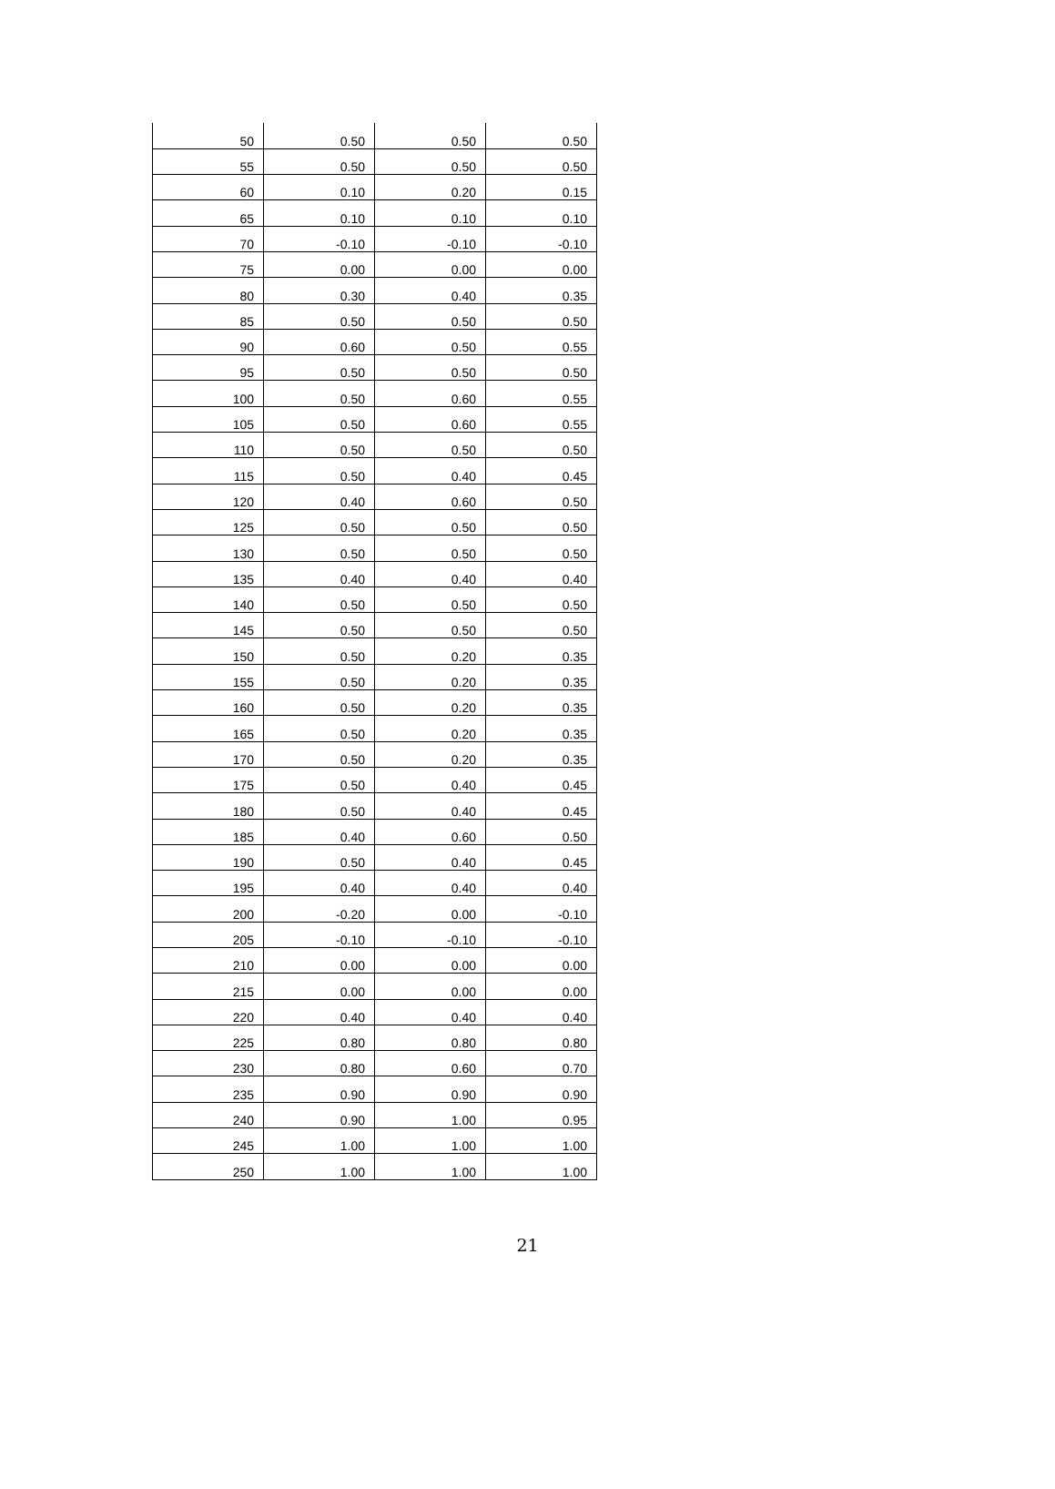| 50 | 0.50 | 0.50 | 0.50 |
| 55 | 0.50 | 0.50 | 0.50 |
| 60 | 0.10 | 0.20 | 0.15 |
| 65 | 0.10 | 0.10 | 0.10 |
| 70 | -0.10 | -0.10 | -0.10 |
| 75 | 0.00 | 0.00 | 0.00 |
| 80 | 0.30 | 0.40 | 0.35 |
| 85 | 0.50 | 0.50 | 0.50 |
| 90 | 0.60 | 0.50 | 0.55 |
| 95 | 0.50 | 0.50 | 0.50 |
| 100 | 0.50 | 0.60 | 0.55 |
| 105 | 0.50 | 0.60 | 0.55 |
| 110 | 0.50 | 0.50 | 0.50 |
| 115 | 0.50 | 0.40 | 0.45 |
| 120 | 0.40 | 0.60 | 0.50 |
| 125 | 0.50 | 0.50 | 0.50 |
| 130 | 0.50 | 0.50 | 0.50 |
| 135 | 0.40 | 0.40 | 0.40 |
| 140 | 0.50 | 0.50 | 0.50 |
| 145 | 0.50 | 0.50 | 0.50 |
| 150 | 0.50 | 0.20 | 0.35 |
| 155 | 0.50 | 0.20 | 0.35 |
| 160 | 0.50 | 0.20 | 0.35 |
| 165 | 0.50 | 0.20 | 0.35 |
| 170 | 0.50 | 0.20 | 0.35 |
| 175 | 0.50 | 0.40 | 0.45 |
| 180 | 0.50 | 0.40 | 0.45 |
| 185 | 0.40 | 0.60 | 0.50 |
| 190 | 0.50 | 0.40 | 0.45 |
| 195 | 0.40 | 0.40 | 0.40 |
| 200 | -0.20 | 0.00 | -0.10 |
| 205 | -0.10 | -0.10 | -0.10 |
| 210 | 0.00 | 0.00 | 0.00 |
| 215 | 0.00 | 0.00 | 0.00 |
| 220 | 0.40 | 0.40 | 0.40 |
| 225 | 0.80 | 0.80 | 0.80 |
| 230 | 0.80 | 0.60 | 0.70 |
| 235 | 0.90 | 0.90 | 0.90 |
| 240 | 0.90 | 1.00 | 0.95 |
| 245 | 1.00 | 1.00 | 1.00 |
| 250 | 1.00 | 1.00 | 1.00 |
21